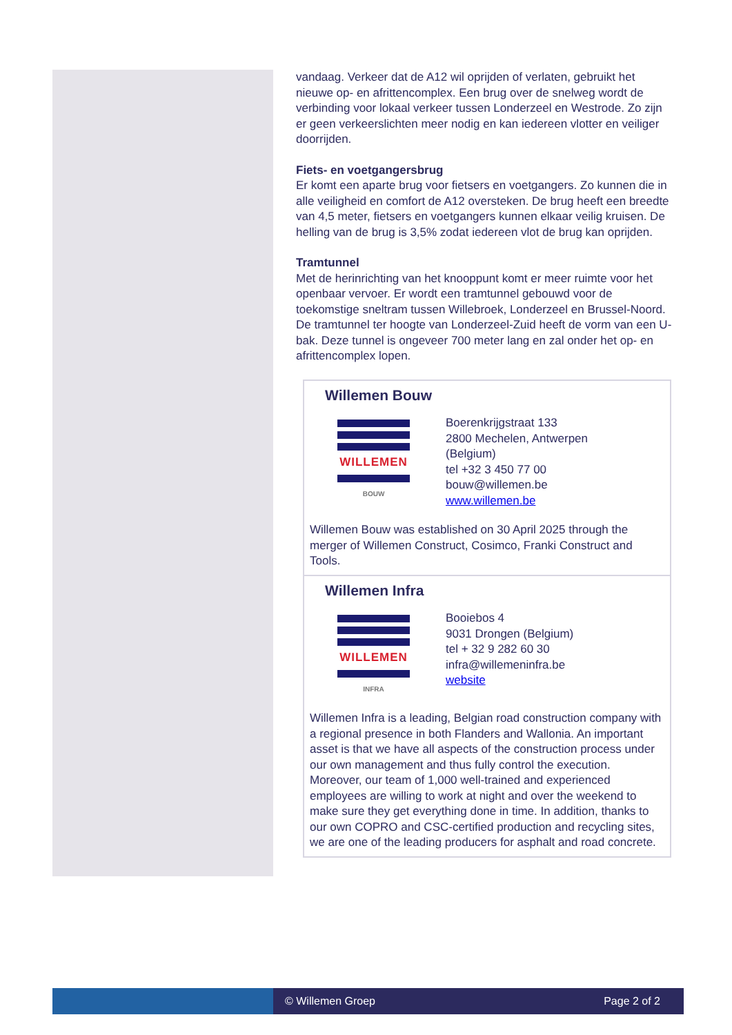vandaag. Verkeer dat de A12 wil oprijden of verlaten, gebruikt het nieuwe op- en afrittencomplex. Een brug over de snelweg wordt de verbinding voor lokaal verkeer tussen Londerzeel en Westrode. Zo zijn er geen verkeerslichten meer nodig en kan iedereen vlotter en veiliger doorrijden.
Fiets- en voetgangersbrug
Er komt een aparte brug voor fietsers en voetgangers. Zo kunnen die in alle veiligheid en comfort de A12 oversteken. De brug heeft een breedte van 4,5 meter, fietsers en voetgangers kunnen elkaar veilig kruisen. De helling van de brug is 3,5% zodat iedereen vlot de brug kan oprijden.
Tramtunnel
Met de herinrichting van het knooppunt komt er meer ruimte voor het openbaar vervoer. Er wordt een tramtunnel gebouwd voor de toekomstige sneltram tussen Willebroek, Londerzeel en Brussel-Noord. De tramtunnel ter hoogte van Londerzeel-Zuid heeft de vorm van een U-bak. Deze tunnel is ongeveer 700 meter lang en zal onder het op- en afrittencomplex lopen.
Willemen Bouw
WILLEMEN
BOUW
Boerenkrijgstraat 133
2800 Mechelen, Antwerpen
(Belgium)
tel +32 3 450 77 00
bouw@willemen.be
www.willemen.be
Willemen Bouw was established on 30 April 2025 through the merger of Willemen Construct, Cosimco, Franki Construct and Tools.
Willemen Infra
WILLEMEN
INFRA
Booiebos 4
9031 Drongen (Belgium)
tel + 32 9 282 60 30
infra@willemeninfra.be
website
Willemen Infra is a leading, Belgian road construction company with a regional presence in both Flanders and Wallonia. An important asset is that we have all aspects of the construction process under our own management and thus fully control the execution. Moreover, our team of 1,000 well-trained and experienced employees are willing to work at night and over the weekend to make sure they get everything done in time. In addition, thanks to our own COPRO and CSC-certified production and recycling sites, we are one of the leading producers for asphalt and road concrete.
© Willemen Groep Page 2 of 2